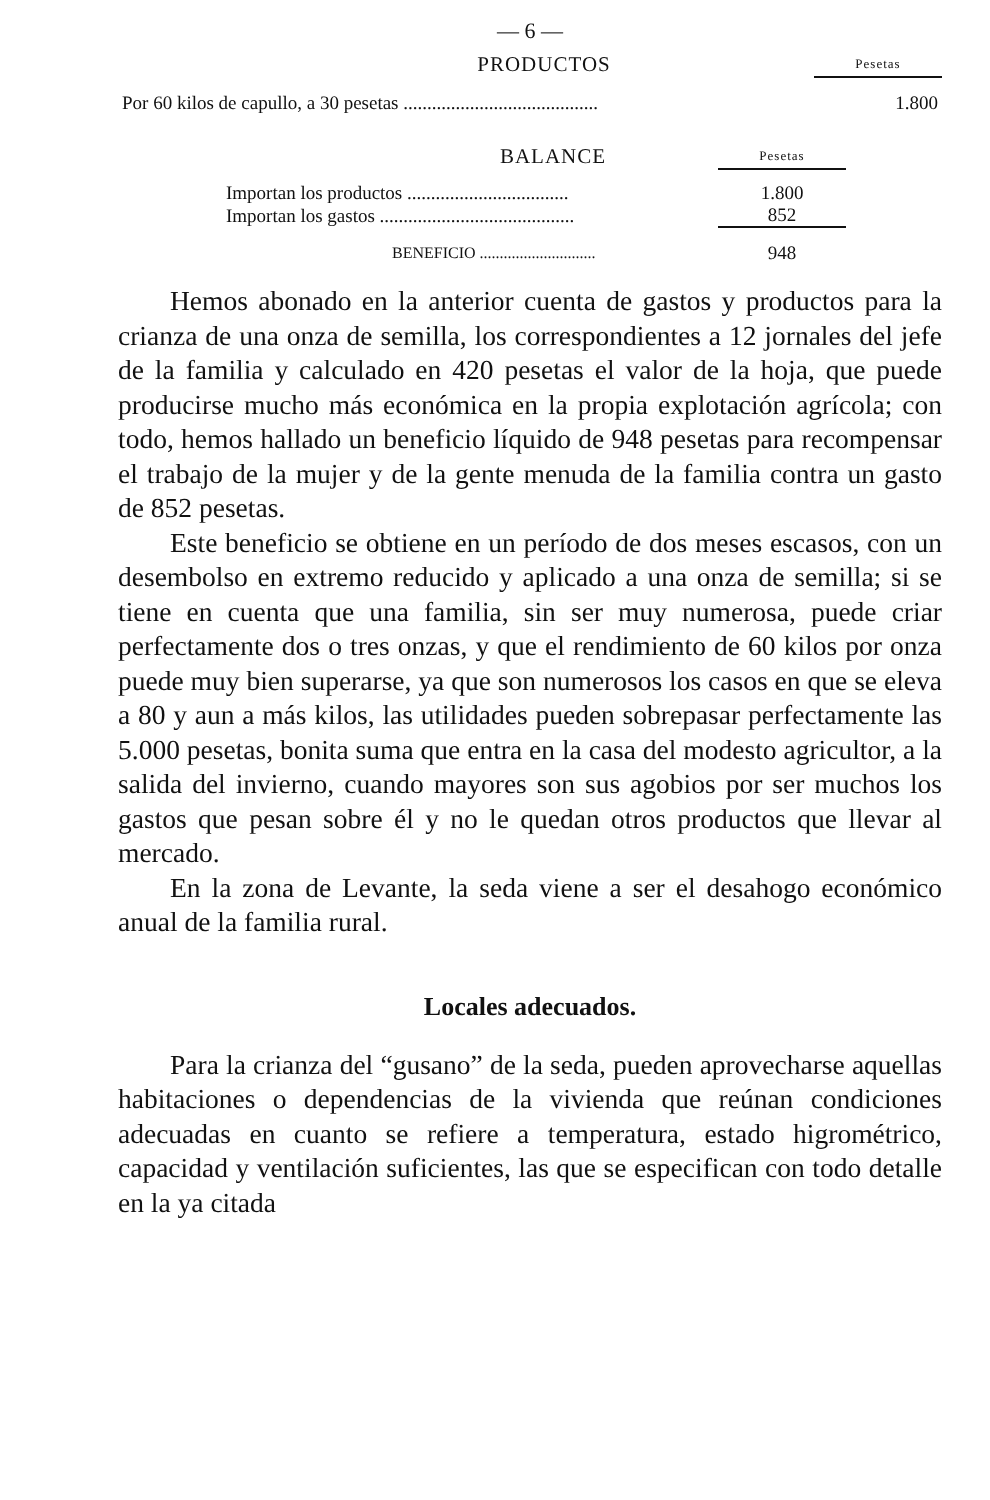— 6 —
| PRODUCTOS | Pesetas |
| Por 60 kilos de capullo, a 30 pesetas ......................................... | 1.800 |
| BALANCE | Pesetas |
| Importan los productos .................................. | 1.800 |
| Importan los gastos ......................................... | 852 |
| BENEFICIO ............................. | 948 |
Hemos abonado en la anterior cuenta de gastos y productos para la crianza de una onza de semilla, los correspondientes a 12 jornales del jefe de la familia y calculado en 420 pesetas el valor de la hoja, que puede producirse mucho más económica en la propia explotación agrícola; con todo, hemos hallado un beneficio líquido de 948 pesetas para recompensar el trabajo de la mujer y de la gente menuda de la familia contra un gasto de 852 pesetas.
Este beneficio se obtiene en un período de dos meses escasos, con un desembolso en extremo reducido y aplicado a una onza de semilla; si se tiene en cuenta que una familia, sin ser muy numerosa, puede criar perfectamente dos o tres onzas, y que el rendimiento de 60 kilos por onza puede muy bien superarse, ya que son numerosos los casos en que se eleva a 80 y aun a más kilos, las utilidades pueden sobrepasar perfectamente las 5.000 pesetas, bonita suma que entra en la casa del modesto agricultor, a la salida del invierno, cuando mayores son sus agobios por ser muchos los gastos que pesan sobre él y no le quedan otros productos que llevar al mercado.
En la zona de Levante, la seda viene a ser el desahogo económico anual de la familia rural.
Locales adecuados.
Para la crianza del “gusano” de la seda, pueden aprovecharse aquellas habitaciones o dependencias de la vivienda que reúnan condiciones adecuadas en cuanto se refiere a temperatura, estado higrométrico, capacidad y ventilación suficientes, las que se especifican con todo detalle en la ya citada